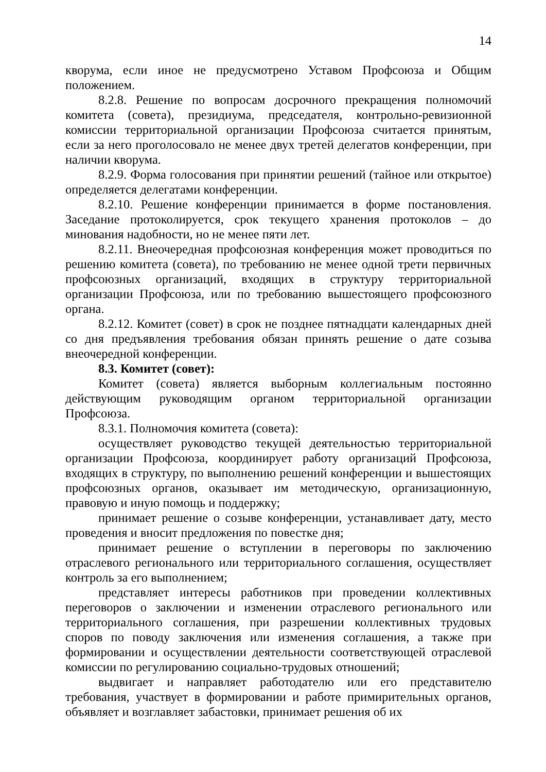14
кворума, если иное не предусмотрено Уставом Профсоюза и Общим положением.
8.2.8. Решение по вопросам досрочного прекращения полномочий комитета (совета), президиума, председателя, контрольно-ревизионной комиссии территориальной организации Профсоюза считается принятым, если за него проголосовало не менее двух третей делегатов конференции, при наличии кворума.
8.2.9. Форма голосования при принятии решений (тайное или открытое) определяется делегатами конференции.
8.2.10. Решение конференции принимается в форме постановления. Заседание протоколируется, срок текущего хранения протоколов – до минования надобности, но не менее пяти лет.
8.2.11. Внеочередная профсоюзная конференция может проводиться по решению комитета (совета), по требованию не менее одной трети первичных профсоюзных организаций, входящих в структуру территориальной организации Профсоюза, или по требованию вышестоящего профсоюзного органа.
8.2.12. Комитет (совет) в срок не позднее пятнадцати календарных дней со дня предъявления требования обязан принять решение о дате созыва внеочередной конференции.
8.3. Комитет (совет):
Комитет (совета) является выборным коллегиальным постоянно действующим руководящим органом территориальной организации Профсоюза.
8.3.1. Полномочия комитета (совета):
осуществляет руководство текущей деятельностью территориальной организации Профсоюза, координирует работу организаций Профсоюза, входящих в структуру, по выполнению решений конференции и вышестоящих профсоюзных органов, оказывает им методическую, организационную, правовую и иную помощь и поддержку;
принимает решение о созыве конференции, устанавливает дату, место проведения и вносит предложения по повестке дня;
принимает решение о вступлении в переговоры по заключению отраслевого регионального или территориального соглашения, осуществляет контроль за его выполнением;
представляет интересы работников при проведении коллективных переговоров о заключении и изменении отраслевого регионального или территориального соглашения, при разрешении коллективных трудовых споров по поводу заключения или изменения соглашения, а также при формировании и осуществлении деятельности соответствующей отраслевой комиссии по регулированию социально-трудовых отношений;
выдвигает и направляет работодателю или его представителю требования, участвует в формировании и работе примирительных органов, объявляет и возглавляет забастовки, принимает решения об их